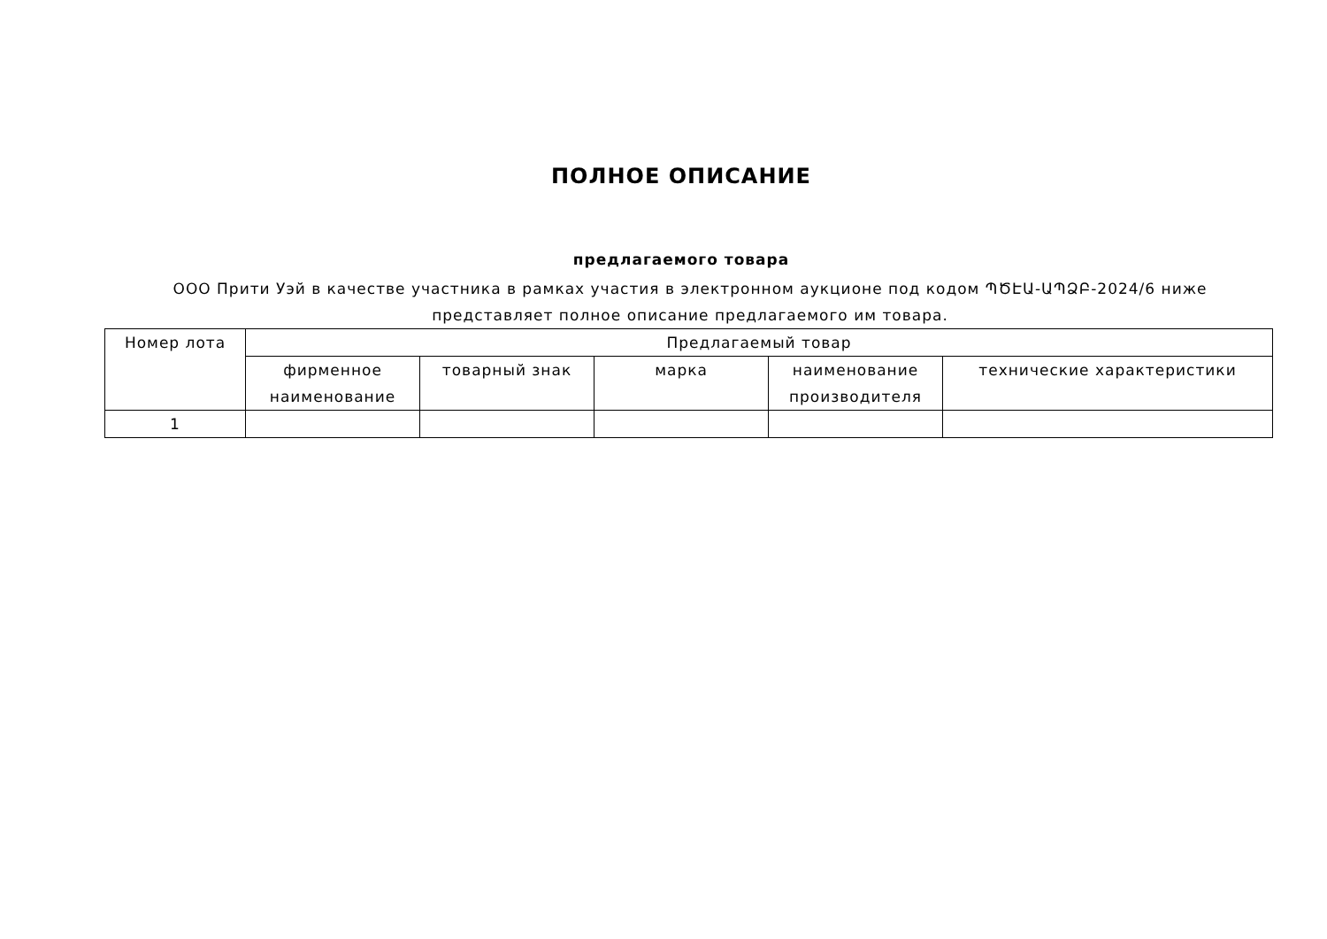ПОЛНОЕ ОПИСАНИЕ
предлагаемого товара
ООО Прити Уэй в качестве участника в рамках участия в электронном аукционе под кодом ՊԾԷԱ-ԱՊՁԲ-2024/6 ниже представляет полное описание предлагаемого им товара.
| Номер лота | Предлагаемый товар | | | | |
| --- | --- | --- | --- | --- | --- |
| | фирменное наименование | товарный знак | марка | наименование производителя | технические характеристики |
| 1 | | | | | |